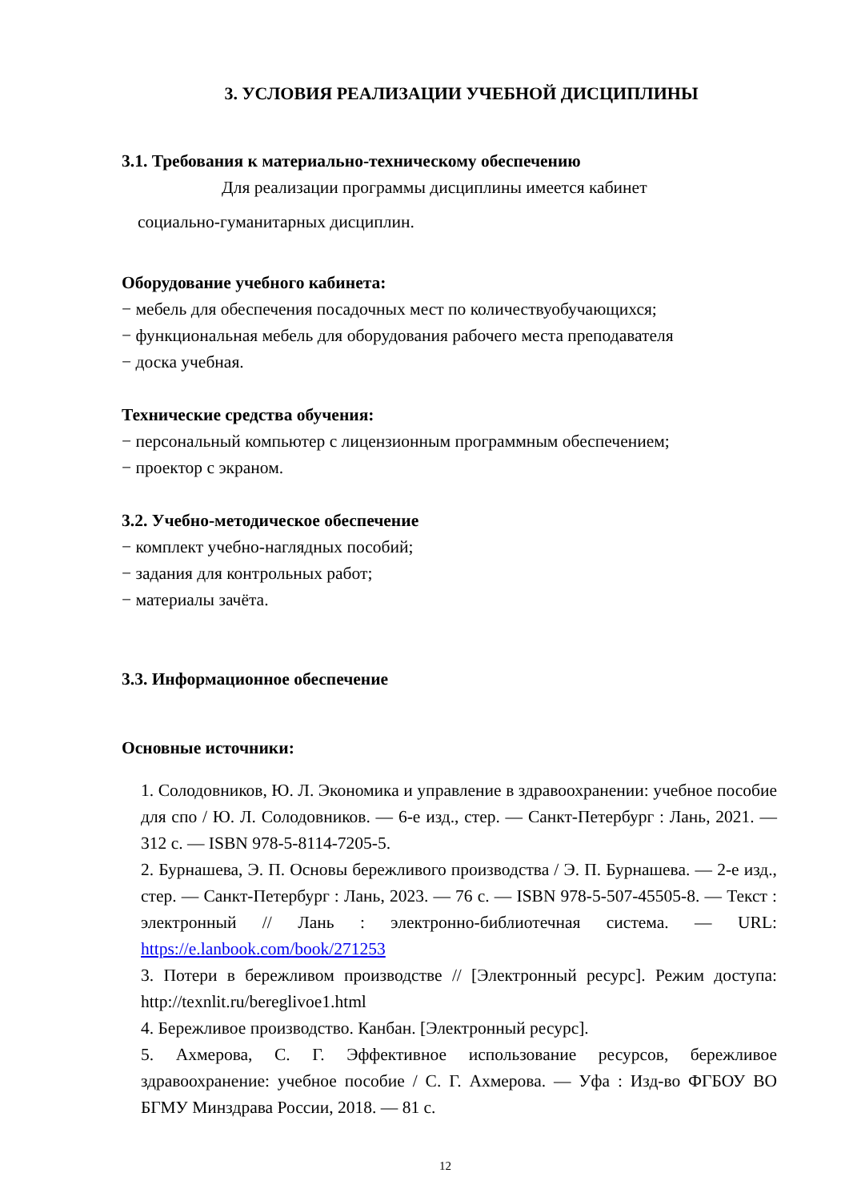3. УСЛОВИЯ РЕАЛИЗАЦИИ УЧЕБНОЙ ДИСЦИПЛИНЫ
3.1. Требования к материально-техническому обеспечению
Для реализации программы дисциплины имеется кабинет
социально-гуманитарных дисциплин.
Оборудование учебного кабинета:
− мебель для обеспечения посадочных мест по количествуобучающихся;
− функциональная мебель для оборудования рабочего места преподавателя
− доска учебная.
Технические средства обучения:
− персональный компьютер с лицензионным программным обеспечением;
− проектор с экраном.
3.2. Учебно-методическое обеспечение
− комплект учебно-наглядных пособий;
− задания для контрольных работ;
− материалы зачёта.
3.3. Информационное обеспечение
Основные источники:
1. Солодовников, Ю. Л. Экономика и управление в здравоохранении: учебное пособие для спо / Ю. Л. Солодовников. — 6-е изд., стер. — Санкт-Петербург : Лань, 2021. — 312 с. — ISBN 978-5-8114-7205-5.
2. Бурнашева, Э. П. Основы бережливого производства / Э. П. Бурнашева. — 2-е изд., стер. — Санкт-Петербург : Лань, 2023. — 76 с. — ISBN 978-5-507-45505-8. — Текст : электронный // Лань : электронно-библиотечная система. — URL: https://e.lanbook.com/book/271253
3. Потери в бережливом производстве // [Электронный ресурс]. Режим доступа: http://texnlit.ru/bereglivoe1.html
4. Бережливое производство. Канбан. [Электронный ресурс].
5. Ахмерова, С. Г. Эффективное использование ресурсов, бережливое здравоохранение: учебное пособие / С. Г. Ахмерова. — Уфа : Изд-во ФГБОУ ВО БГМУ Минздрава России, 2018. — 81 с.
12